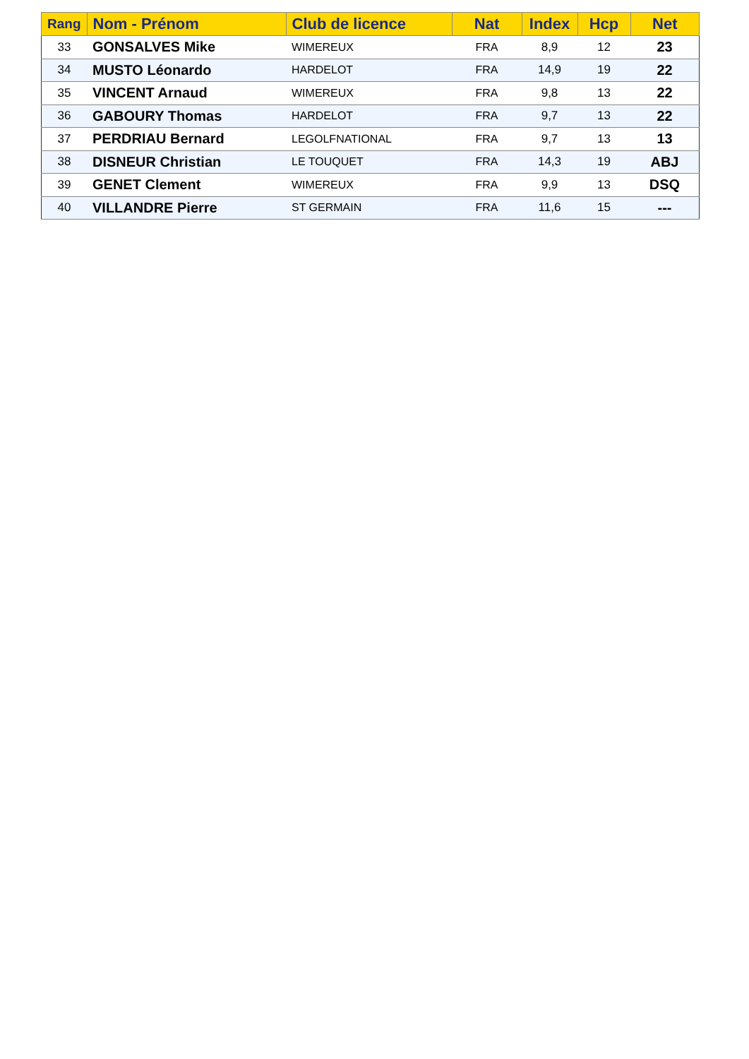| Rang | Nom - Prénom | Club de licence | Nat | Index | Hcp | Net |
| --- | --- | --- | --- | --- | --- | --- |
| 33 | GONSALVES Mike | WIMEREUX | FRA | 8,9 | 12 | 23 |
| 34 | MUSTO Léonardo | HARDELOT | FRA | 14,9 | 19 | 22 |
| 35 | VINCENT Arnaud | WIMEREUX | FRA | 9,8 | 13 | 22 |
| 36 | GABOURY Thomas | HARDELOT | FRA | 9,7 | 13 | 22 |
| 37 | PERDRIAU Bernard | LEGOLFNATIONAL | FRA | 9,7 | 13 | 13 |
| 38 | DISNEUR Christian | LE TOUQUET | FRA | 14,3 | 19 | ABJ |
| 39 | GENET Clement | WIMEREUX | FRA | 9,9 | 13 | DSQ |
| 40 | VILLANDRE Pierre | ST GERMAIN | FRA | 11,6 | 15 | --- |